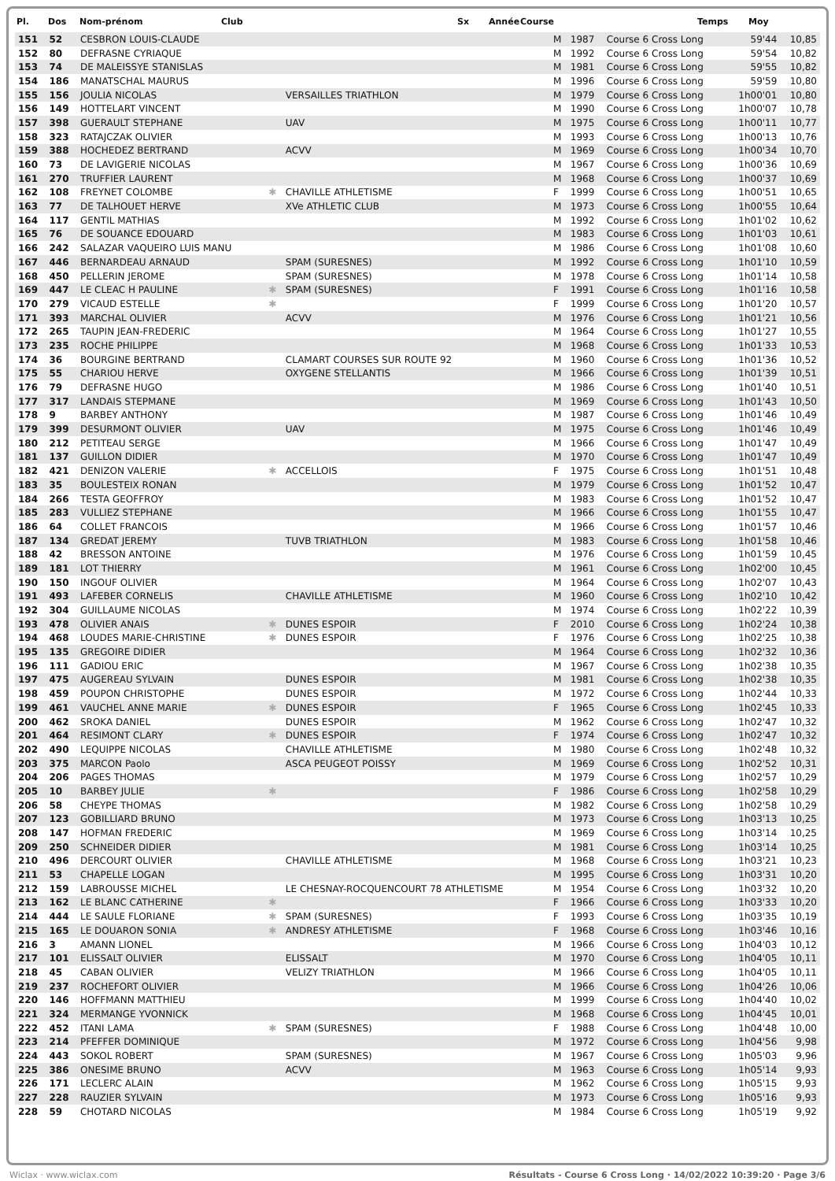Pl. Dos Nom-prénom Club Sx Année Course Temps Moy
| 151 | 52 | CESBRON LOUIS-CLAUDE | | | M | 1987 | Course 6 Cross Long | 59'44 | 10,85 |
| 152 | 80 | DEFRASNE CYRIAQUE | | | M | 1992 | Course 6 Cross Long | 59'54 | 10,82 |
| 153 | 74 | DE MALEISSYE STANISLAS | | | M | 1981 | Course 6 Cross Long | 59'55 | 10,82 |
| 154 | 186 | MANATSCHAL MAURUS | | | M | 1996 | Course 6 Cross Long | 59'59 | 10,80 |
| 155 | 156 | JOULIA NICOLAS | | VERSAILLES TRIATHLON | M | 1979 | Course 6 Cross Long | 1h00'01 | 10,80 |
| 156 | 149 | HOTTELART VINCENT | | | M | 1990 | Course 6 Cross Long | 1h00'07 | 10,78 |
| 157 | 398 | GUERAULT STEPHANE | | UAV | M | 1975 | Course 6 Cross Long | 1h00'11 | 10,77 |
| 158 | 323 | RATAJCZAK OLIVIER | | | M | 1993 | Course 6 Cross Long | 1h00'13 | 10,76 |
| 159 | 388 | HOCHEDEZ BERTRAND | | ACVV | M | 1969 | Course 6 Cross Long | 1h00'34 | 10,70 |
| 160 | 73 | DE LAVIGERIE NICOLAS | | | M | 1967 | Course 6 Cross Long | 1h00'36 | 10,69 |
| 161 | 270 | TRUFFIER LAURENT | | | M | 1968 | Course 6 Cross Long | 1h00'37 | 10,69 |
| 162 | 108 | FREYNET COLOMBE | ✱ | CHAVILLE ATHLETISME | F | 1999 | Course 6 Cross Long | 1h00'51 | 10,65 |
| 163 | 77 | DE TALHOUET HERVE | | XVe ATHLETIC CLUB | M | 1973 | Course 6 Cross Long | 1h00'55 | 10,64 |
| 164 | 117 | GENTIL MATHIAS | | | M | 1992 | Course 6 Cross Long | 1h01'02 | 10,62 |
| 165 | 76 | DE SOUANCE EDOUARD | | | M | 1983 | Course 6 Cross Long | 1h01'03 | 10,61 |
| 166 | 242 | SALAZAR VAQUEIRO LUIS MANU | | | M | 1986 | Course 6 Cross Long | 1h01'08 | 10,60 |
| 167 | 446 | BERNARDEAU ARNAUD | | SPAM (SURESNES) | M | 1992 | Course 6 Cross Long | 1h01'10 | 10,59 |
| 168 | 450 | PELLERIN JEROME | | SPAM (SURESNES) | M | 1978 | Course 6 Cross Long | 1h01'14 | 10,58 |
| 169 | 447 | LE CLEAC H PAULINE | ✱ | SPAM (SURESNES) | F | 1991 | Course 6 Cross Long | 1h01'16 | 10,58 |
| 170 | 279 | VICAUD ESTELLE | ✱ | | F | 1999 | Course 6 Cross Long | 1h01'20 | 10,57 |
| 171 | 393 | MARCHAL OLIVIER | | ACVV | M | 1976 | Course 6 Cross Long | 1h01'21 | 10,56 |
| 172 | 265 | TAUPIN JEAN-FREDERIC | | | M | 1964 | Course 6 Cross Long | 1h01'27 | 10,55 |
| 173 | 235 | ROCHE PHILIPPE | | | M | 1968 | Course 6 Cross Long | 1h01'33 | 10,53 |
| 174 | 36 | BOURGINE BERTRAND | | CLAMART COURSES SUR ROUTE 92 | M | 1960 | Course 6 Cross Long | 1h01'36 | 10,52 |
| 175 | 55 | CHARIOU HERVE | | OXYGENE STELLANTIS | M | 1966 | Course 6 Cross Long | 1h01'39 | 10,51 |
| 176 | 79 | DEFRASNE HUGO | | | M | 1986 | Course 6 Cross Long | 1h01'40 | 10,51 |
| 177 | 317 | LANDAIS STEPMANE | | | M | 1969 | Course 6 Cross Long | 1h01'43 | 10,50 |
| 178 | 9 | BARBEY ANTHONY | | | M | 1987 | Course 6 Cross Long | 1h01'46 | 10,49 |
| 179 | 399 | DESURMONT OLIVIER | | UAV | M | 1975 | Course 6 Cross Long | 1h01'46 | 10,49 |
| 180 | 212 | PETITEAU SERGE | | | M | 1966 | Course 6 Cross Long | 1h01'47 | 10,49 |
| 181 | 137 | GUILLON DIDIER | | | M | 1970 | Course 6 Cross Long | 1h01'47 | 10,49 |
| 182 | 421 | DENIZON VALERIE | ✱ | ACCELLOIS | F | 1975 | Course 6 Cross Long | 1h01'51 | 10,48 |
| 183 | 35 | BOULESTEIX RONAN | | | M | 1979 | Course 6 Cross Long | 1h01'52 | 10,47 |
| 184 | 266 | TESTA GEOFFROY | | | M | 1983 | Course 6 Cross Long | 1h01'52 | 10,47 |
| 185 | 283 | VULLIEZ STEPHANE | | | M | 1966 | Course 6 Cross Long | 1h01'55 | 10,47 |
| 186 | 64 | COLLET FRANCOIS | | | M | 1966 | Course 6 Cross Long | 1h01'57 | 10,46 |
| 187 | 134 | GREDAT JEREMY | | TUVB TRIATHLON | M | 1983 | Course 6 Cross Long | 1h01'58 | 10,46 |
| 188 | 42 | BRESSON ANTOINE | | | M | 1976 | Course 6 Cross Long | 1h01'59 | 10,45 |
| 189 | 181 | LOT THIERRY | | | M | 1961 | Course 6 Cross Long | 1h02'00 | 10,45 |
| 190 | 150 | INGOUF OLIVIER | | | M | 1964 | Course 6 Cross Long | 1h02'07 | 10,43 |
| 191 | 493 | LAFEBER CORNELIS | | CHAVILLE ATHLETISME | M | 1960 | Course 6 Cross Long | 1h02'10 | 10,42 |
| 192 | 304 | GUILLAUME NICOLAS | | | M | 1974 | Course 6 Cross Long | 1h02'22 | 10,39 |
| 193 | 478 | OLIVIER ANAIS | ✱ | DUNES ESPOIR | F | 2010 | Course 6 Cross Long | 1h02'24 | 10,38 |
| 194 | 468 | LOUDES MARIE-CHRISTINE | ✱ | DUNES ESPOIR | F | 1976 | Course 6 Cross Long | 1h02'25 | 10,38 |
| 195 | 135 | GREGOIRE DIDIER | | | M | 1964 | Course 6 Cross Long | 1h02'32 | 10,36 |
| 196 | 111 | GADIOU ERIC | | | M | 1967 | Course 6 Cross Long | 1h02'38 | 10,35 |
| 197 | 475 | AUGEREAU SYLVAIN | | DUNES ESPOIR | M | 1981 | Course 6 Cross Long | 1h02'38 | 10,35 |
| 198 | 459 | POUPON CHRISTOPHE | | DUNES ESPOIR | M | 1972 | Course 6 Cross Long | 1h02'44 | 10,33 |
| 199 | 461 | VAUCHEL ANNE MARIE | ✱ | DUNES ESPOIR | F | 1965 | Course 6 Cross Long | 1h02'45 | 10,33 |
| 200 | 462 | SROKA DANIEL | | DUNES ESPOIR | M | 1962 | Course 6 Cross Long | 1h02'47 | 10,32 |
| 201 | 464 | RESIMONT CLARY | ✱ | DUNES ESPOIR | F | 1974 | Course 6 Cross Long | 1h02'47 | 10,32 |
| 202 | 490 | LEQUIPPE NICOLAS | | CHAVILLE ATHLETISME | M | 1980 | Course 6 Cross Long | 1h02'48 | 10,32 |
| 203 | 375 | MARCON Paolo | | ASCA PEUGEOT POISSY | M | 1969 | Course 6 Cross Long | 1h02'52 | 10,31 |
| 204 | 206 | PAGES THOMAS | | | M | 1979 | Course 6 Cross Long | 1h02'57 | 10,29 |
| 205 | 10 | BARBEY JULIE | ✱ | | F | 1986 | Course 6 Cross Long | 1h02'58 | 10,29 |
| 206 | 58 | CHEYPE THOMAS | | | M | 1982 | Course 6 Cross Long | 1h02'58 | 10,29 |
| 207 | 123 | GOBILLIARD BRUNO | | | M | 1973 | Course 6 Cross Long | 1h03'13 | 10,25 |
| 208 | 147 | HOFMAN FREDERIC | | | M | 1969 | Course 6 Cross Long | 1h03'14 | 10,25 |
| 209 | 250 | SCHNEIDER DIDIER | | | M | 1981 | Course 6 Cross Long | 1h03'14 | 10,25 |
| 210 | 496 | DERCOURT OLIVIER | | CHAVILLE ATHLETISME | M | 1968 | Course 6 Cross Long | 1h03'21 | 10,23 |
| 211 | 53 | CHAPELLE LOGAN | | | M | 1995 | Course 6 Cross Long | 1h03'31 | 10,20 |
| 212 | 159 | LABROUSSE MICHEL | | LE CHESNAY-ROCQUENCOURT 78 ATHLETISME | M | 1954 | Course 6 Cross Long | 1h03'32 | 10,20 |
| 213 | 162 | LE BLANC CATHERINE | ✱ | | F | 1966 | Course 6 Cross Long | 1h03'33 | 10,20 |
| 214 | 444 | LE SAULE FLORIANE | ✱ | SPAM (SURESNES) | F | 1993 | Course 6 Cross Long | 1h03'35 | 10,19 |
| 215 | 165 | LE DOUARON SONIA | ✱ | ANDRESY ATHLETISME | F | 1968 | Course 6 Cross Long | 1h03'46 | 10,16 |
| 216 | 3 | AMANN LIONEL | | | M | 1966 | Course 6 Cross Long | 1h04'03 | 10,12 |
| 217 | 101 | ELISSALT OLIVIER | | ELISSALT | M | 1970 | Course 6 Cross Long | 1h04'05 | 10,11 |
| 218 | 45 | CABAN OLIVIER | | VELIZY TRIATHLON | M | 1966 | Course 6 Cross Long | 1h04'05 | 10,11 |
| 219 | 237 | ROCHEFORT OLIVIER | | | M | 1966 | Course 6 Cross Long | 1h04'26 | 10,06 |
| 220 | 146 | HOFFMANN MATTHIEU | | | M | 1999 | Course 6 Cross Long | 1h04'40 | 10,02 |
| 221 | 324 | MERMANGE YVONNICK | | | M | 1968 | Course 6 Cross Long | 1h04'45 | 10,01 |
| 222 | 452 | ITANI LAMA | ✱ | SPAM (SURESNES) | F | 1988 | Course 6 Cross Long | 1h04'48 | 10,00 |
| 223 | 214 | PFEFFER DOMINIQUE | | | M | 1972 | Course 6 Cross Long | 1h04'56 | 9,98 |
| 224 | 443 | SOKOL ROBERT | | SPAM (SURESNES) | M | 1967 | Course 6 Cross Long | 1h05'03 | 9,96 |
| 225 | 386 | ONESIME BRUNO | | ACVV | M | 1963 | Course 6 Cross Long | 1h05'14 | 9,93 |
| 226 | 171 | LECLERC ALAIN | | | M | 1962 | Course 6 Cross Long | 1h05'15 | 9,93 |
| 227 | 228 | RAUZIER SYLVAIN | | | M | 1973 | Course 6 Cross Long | 1h05'16 | 9,93 |
| 228 | 59 | CHOTARD NICOLAS | | | M | 1984 | Course 6 Cross Long | 1h05'19 | 9,92 |
Wiclax · www.wiclax.com Résultats - Course 6 Cross Long · 14/02/2022 10:39:20 · Page 3/6